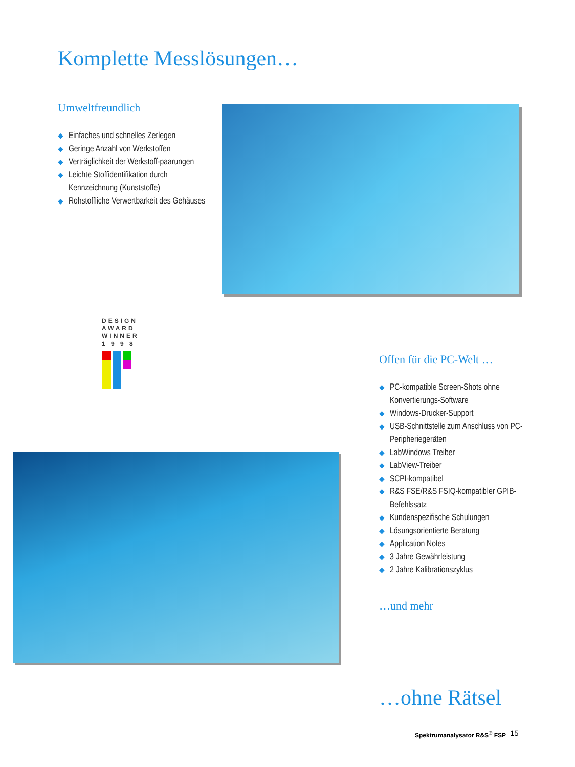Komplette Messlösungen…
Umweltfreundlich
◆ Einfaches und schnelles Zerlegen
◆ Geringe Anzahl von Werkstoffen
◆ Verträglichkeit der Werkstoff-paarungen
◆ Leichte Stoffidentifikation durch Kennzeichnung (Kunststoffe)
◆ Rohstoffliche Verwertbarkeit des Gehäuses
DESIGN
AWARD
WINNER
1 9 9 8
Offen für die PC-Welt …
◆ PC-kompatible Screen-Shots ohne Konvertierungs-Software
◆ Windows-Drucker-Support
◆ USB-Schnittstelle zum Anschluss von PC-Peripheriegeräten
◆ LabWindows Treiber
◆ LabView-Treiber
◆ SCPI-kompatibel
◆ R&S FSE/R&S FSIQ-kompatibler GPIB-Befehlssatz
◆ Kundenspezifische Schulungen
◆ Lösungsorientierte Beratung
◆ Application Notes
◆ 3 Jahre Gewährleistung
◆ 2 Jahre Kalibrationszyklus
…und mehr
…ohne Rätsel
Spektrumanalysator R&S<sup>®</sup> FSP 15